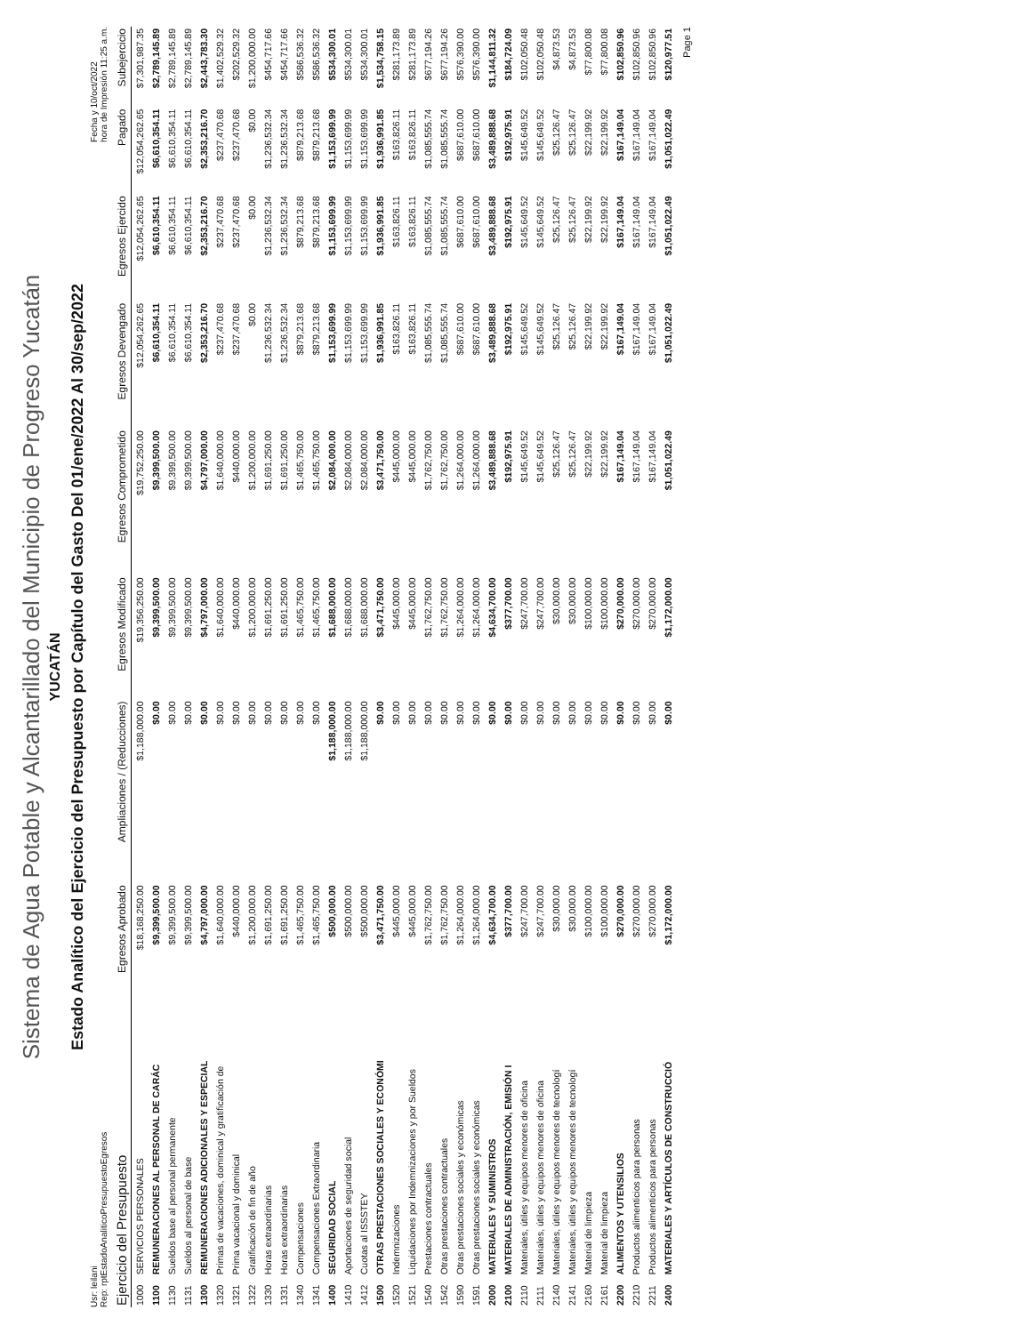Sistema de Agua Potable y Alcantarillado del Municipio de Progreso Yucatán
YUCATÁN
Estado Analítico del Ejercicio del Presupuesto por Capítulo del Gasto Del 01/ene/2022 Al 30/sep/2022
Usr: leilani
Rep: rptEstadoAnaliticoPresupuestoEgresos
Fecha y 10/oct/2022
hora de Impresión 11:25 a.m.
| Ejercicio del Presupuesto | | Egresos Aprobado | Ampliaciones / (Reducciones) | Egresos Modificado | Egresos Comprometido | Egresos Devengado | Egresos Ejercido | Pagado | Subejercicio |
| --- | --- | --- | --- | --- | --- | --- | --- | --- | --- |
| 1000 | SERVICIOS PERSONALES | $18,168,250.00 | $1,188,000.00 | $19,356,250.00 | $19,752,250.00 | $12,054,262.65 | $12,054,262.65 | $12,054,262.65 | $7,301,987.35 |
| 1100 | REMUNERACIONES AL PERSONAL DE CARÁC | $9,399,500.00 | $0.00 | $9,399,500.00 | $9,399,500.00 | $6,610,354.11 | $6,610,354.11 | $6,610,354.11 | $2,789,145.89 |
| 1130 | Sueldos base al personal permanente | $9,399,500.00 | $0.00 | $9,399,500.00 | $9,399,500.00 | $6,610,354.11 | $6,610,354.11 | $6,610,354.11 | $2,789,145.89 |
| 1131 | Sueldos al personal de base | $9,399,500.00 | $0.00 | $9,399,500.00 | $9,399,500.00 | $6,610,354.11 | $6,610,354.11 | $6,610,354.11 | $2,789,145.89 |
| 1300 | REMUNERACIONES ADICIONALES Y ESPECIAL | $4,797,000.00 | $0.00 | $4,797,000.00 | $4,797,000.00 | $2,353,216.70 | $2,353,216.70 | $2,353,216.70 | $2,443,783.30 |
| 1320 | Primas de vacaciones, dominical y gratificación de | $1,640,000.00 | $0.00 | $1,640,000.00 | $1,640,000.00 | $237,470.68 | $237,470.68 | $237,470.68 | $1,402,529.32 |
| 1321 | Prima vacacional y dominical | $440,000.00 | $0.00 | $440,000.00 | $440,000.00 | $237,470.68 | $237,470.68 | $237,470.68 | $202,529.32 |
| 1322 | Gratificación de fin de año | $1,200,000.00 | $0.00 | $1,200,000.00 | $1,200,000.00 | $0.00 | $0.00 | $0.00 | $1,200,000.00 |
| 1330 | Horas extraordinarias | $1,691,250.00 | $0.00 | $1,691,250.00 | $1,691,250.00 | $1,236,532.34 | $1,236,532.34 | $1,236,532.34 | $454,717.66 |
| 1331 | Horas extraordinarias | $1,691,250.00 | $0.00 | $1,691,250.00 | $1,691,250.00 | $1,236,532.34 | $1,236,532.34 | $1,236,532.34 | $454,717.66 |
| 1340 | Compensaciones | $1,465,750.00 | $0.00 | $1,465,750.00 | $1,465,750.00 | $879,213.68 | $879,213.68 | $879,213.68 | $586,536.32 |
| 1341 | Compensaciones Extraordinaria | $1,465,750.00 | $0.00 | $1,465,750.00 | $1,465,750.00 | $879,213.68 | $879,213.68 | $879,213.68 | $586,536.32 |
| 1400 | SEGURIDAD SOCIAL | $500,000.00 | $1,188,000.00 | $1,688,000.00 | $2,084,000.00 | $1,153,699.99 | $1,153,699.99 | $1,153,699.99 | $534,300.01 |
| 1410 | Aportaciones de seguridad social | $500,000.00 | $1,188,000.00 | $1,688,000.00 | $2,084,000.00 | $1,153,699.99 | $1,153,699.99 | $1,153,699.99 | $534,300.01 |
| 1412 | Cuotas al ISSSTEY | $500,000.00 | $1,188,000.00 | $1,688,000.00 | $2,084,000.00 | $1,153,699.99 | $1,153,699.99 | $1,153,699.99 | $534,300.01 |
| 1500 | OTRAS PRESTACIONES SOCIALES Y ECONÓMI | $3,471,750.00 | $0.00 | $3,471,750.00 | $3,471,750.00 | $1,936,991.85 | $1,936,991.85 | $1,936,991.85 | $1,534,758.15 |
| 1520 | Indemnizaciones | $445,000.00 | $0.00 | $445,000.00 | $445,000.00 | $163,826.11 | $163,826.11 | $163,826.11 | $281,173.89 |
| 1521 | Liquidaciones por Indemnizaciones y por Sueldos | $445,000.00 | $0.00 | $445,000.00 | $445,000.00 | $163,826.11 | $163,826.11 | $163,826.11 | $281,173.89 |
| 1540 | Prestaciones contractuales | $1,762,750.00 | $0.00 | $1,762,750.00 | $1,762,750.00 | $1,085,555.74 | $1,085,555.74 | $1,085,555.74 | $677,194.26 |
| 1542 | Otras prestaciones contractuales | $1,762,750.00 | $0.00 | $1,762,750.00 | $1,762,750.00 | $1,085,555.74 | $1,085,555.74 | $1,085,555.74 | $677,194.26 |
| 1590 | Otras prestaciones sociales y económicas | $1,264,000.00 | $0.00 | $1,264,000.00 | $1,264,000.00 | $687,610.00 | $687,610.00 | $687,610.00 | $576,390.00 |
| 1591 | Otras prestaciones sociales y económicas | $1,264,000.00 | $0.00 | $1,264,000.00 | $1,264,000.00 | $687,610.00 | $687,610.00 | $687,610.00 | $576,390.00 |
| 2000 | MATERIALES Y SUMINISTROS | $4,634,700.00 | $0.00 | $4,634,700.00 | $3,489,888.68 | $3,489,888.68 | $3,489,888.68 | $3,489,888.68 | $1,144,811.32 |
| 2100 | MATERIALES DE ADMINISTRACIÓN, EMISIÓN I | $377,700.00 | $0.00 | $377,700.00 | $192,975.91 | $192,975.91 | $192,975.91 | $192,975.91 | $184,724.09 |
| 2110 | Materiales, útiles y equipos menores de oficina | $247,700.00 | $0.00 | $247,700.00 | $145,649.52 | $145,649.52 | $145,649.52 | $145,649.52 | $102,050.48 |
| 2111 | Materiales, útiles y equipos menores de oficina | $247,700.00 | $0.00 | $247,700.00 | $145,649.52 | $145,649.52 | $145,649.52 | $145,649.52 | $102,050.48 |
| 2140 | Materiales, útiles y equipos menores de tecnologí | $30,000.00 | $0.00 | $30,000.00 | $25,126.47 | $25,126.47 | $25,126.47 | $25,126.47 | $4,873.53 |
| 2141 | Materiales, útiles y equipos menores de tecnologí | $30,000.00 | $0.00 | $30,000.00 | $25,126.47 | $25,126.47 | $25,126.47 | $25,126.47 | $4,873.53 |
| 2160 | Material de limpieza | $100,000.00 | $0.00 | $100,000.00 | $22,199.92 | $22,199.92 | $22,199.92 | $22,199.92 | $77,800.08 |
| 2161 | Material de limpieza | $100,000.00 | $0.00 | $100,000.00 | $22,199.92 | $22,199.92 | $22,199.92 | $22,199.92 | $77,800.08 |
| 2200 | ALIMENTOS Y UTENSILIOS | $270,000.00 | $0.00 | $270,000.00 | $167,149.04 | $167,149.04 | $167,149.04 | $167,149.04 | $102,850.96 |
| 2210 | Productos alimenticios para personas | $270,000.00 | $0.00 | $270,000.00 | $167,149.04 | $167,149.04 | $167,149.04 | $167,149.04 | $102,850.96 |
| 2211 | Productos alimenticios para personas | $270,000.00 | $0.00 | $270,000.00 | $167,149.04 | $167,149.04 | $167,149.04 | $167,149.04 | $102,850.96 |
| 2400 | MATERIALES Y ARTÍCULOS DE CONSTRUCCIÓ | $1,172,000.00 | $0.00 | $1,172,000.00 | $1,051,022.49 | $1,051,022.49 | $1,051,022.49 | $1,051,022.49 | $120,977.51 |
Page 1